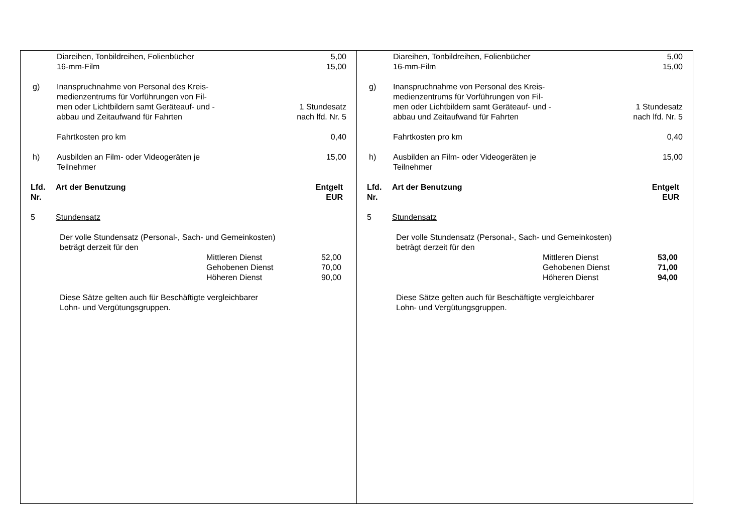Diareihen, Tonbildreihen, Folienbücher
16-mm-Film 5,00
15,00
g) Inanspruchnahme von Personal des Kreis-
medienzentrums für Vorführungen von Fil-
men oder Lichtbildern samt Geräteauf- und -
abbau und Zeitaufwand für Fahrten
1 Stundesatz
nach lfd. Nr. 5
Fahrtkosten pro km 0,40
h) Ausbilden an Film- oder Videogeräten je
Teilnehmer 15,00
Lfd.
Nr. Art der Benutzung Entgelt
EUR
5 Stundensatz
Der volle Stundensatz (Personal-, Sach- und Gemeinkosten)
beträgt derzeit für den
Mittleren Dienst 52,00
Gehobenen Dienst 70,00
Höheren Dienst 90,00
Diese Sätze gelten auch für Beschäftigte vergleichbarer
Lohn- und Vergütungsgruppen.
Diareihen, Tonbildreihen, Folienbücher
16-mm-Film 5,00
15,00
g) Inanspruchnahme von Personal des Kreis-
medienzentrums für Vorführungen von Fil-
men oder Lichtbildern samt Geräteauf- und -
abbau und Zeitaufwand für Fahrten
1 Stundesatz
nach lfd. Nr. 5
Fahrtkosten pro km 0,40
h) Ausbilden an Film- oder Videogeräten je
Teilnehmer 15,00
Lfd.
Nr. Art der Benutzung Entgelt
EUR
5 Stundensatz
Der volle Stundensatz (Personal-, Sach- und Gemeinkosten)
beträgt derzeit für den
Mittleren Dienst 53,00
Gehobenen Dienst 71,00
Höheren Dienst 94,00
Diese Sätze gelten auch für Beschäftigte vergleichbarer
Lohn- und Vergütungsgruppen.